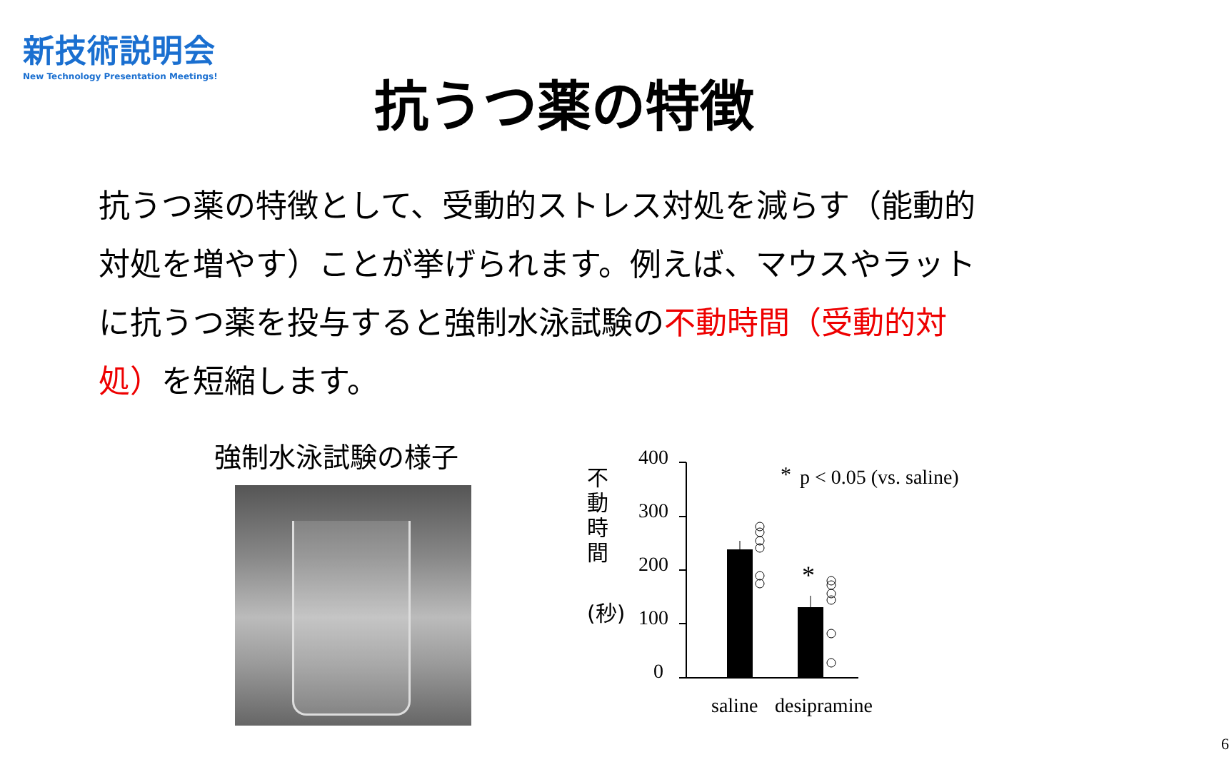新技術説明会
New Technology Presentation Meetings!
抗うつ薬の特徴
抗うつ薬の特徴として、受動的ストレス対処を減らす（能動的対処を増やす）ことが挙げられます。例えば、マウスやラットに抗うつ薬を投与すると強制水泳試験の不動時間（受動的対処）を短縮します。
強制水泳試験の様子
不
動
時
間
(秒)
400
300
200
100
0
*
*
p < 0.05 (vs. saline)
saline
desipramine
6